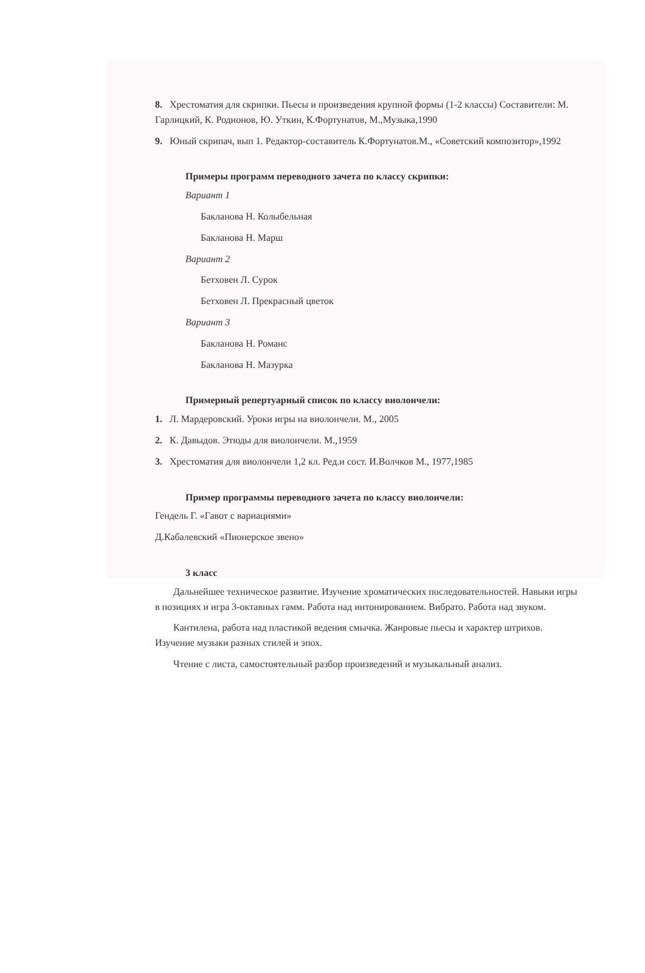8. Хрестоматия для скрипки. Пьесы и произведения крупной формы (1-2 классы) Составители: М. Гарлицкий, К. Родионов, Ю. Уткин, К.Фортунатов, М.,Музыка,1990
9. Юный скрипач, вып 1. Редактор-составитель К.Фортунатов.М., «Советский композитор»,1992
Примеры программ переводного зачета по классу скрипки:
Вариант 1
Бакланова Н. Колыбельная
Бакланова Н. Марш
Вариант 2
Бетховен Л. Сурок
Бетховен Л. Прекрасный цветок
Вариант 3
Бакланова Н. Романс
Бакланова Н. Мазурка
Примерный репертуарный список по классу виолончели:
1. Л. Мардеровский. Уроки игры на виолончели. М., 2005
2. К. Давыдов. Этюды для виолончели. М.,1959
3. Хрестоматия для виолончели 1,2 кл. Ред.и сост. И.Волчков М., 1977,1985
Пример программы переводного зачета по классу виолончели:
Гендель Г. «Гавот с вариациями»
Д.Кабалевский «Пионерское звено»
3 класс
Дальнейшее техническое развитие. Изучение хроматических последовательностей. Навыки игры в позициях и игра 3-октавных гамм. Работа над интонированием. Вибрато. Работа над звуком.
Кантилена, работа над пластикой ведения смычка. Жанровые пьесы и характер штрихов. Изучение музыки разных стилей и эпох.
Чтение с листа, самостоятельный разбор произведений и музыкальный анализ.